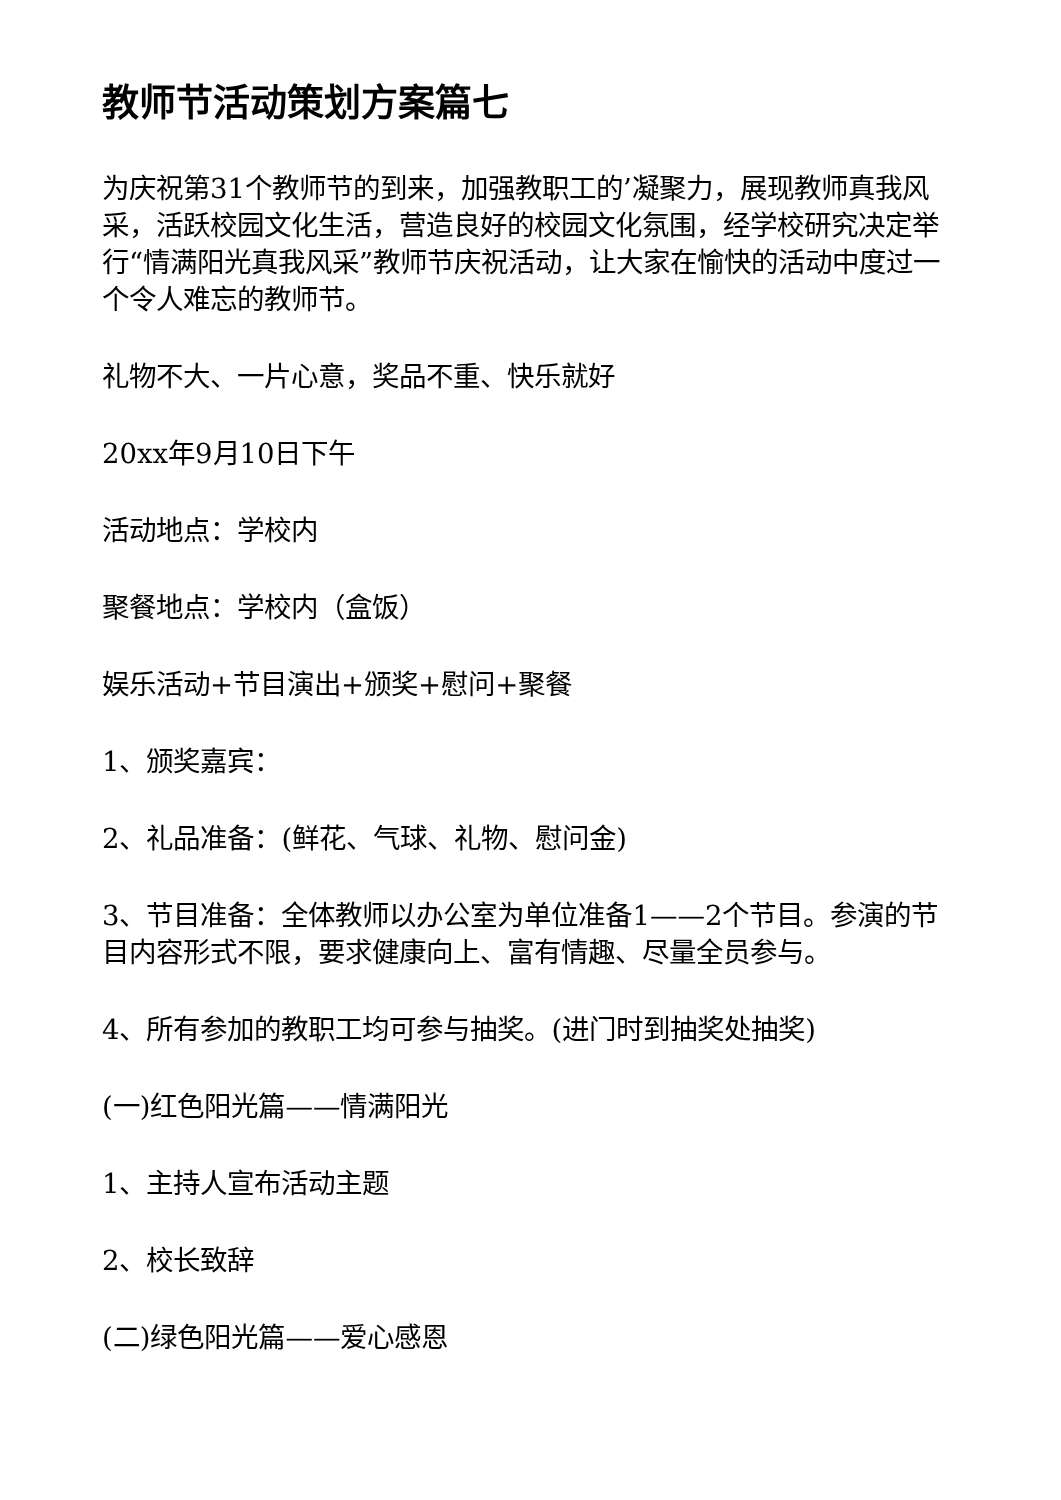教师节活动策划方案篇七
为庆祝第31个教师节的到来，加强教职工的’凝聚力，展现教师真我风采，活跃校园文化生活，营造良好的校园文化氛围，经学校研究决定举行“情满阳光真我风采”教师节庆祝活动，让大家在愉快的活动中度过一个令人难忘的教师节。
礼物不大、一片心意，奖品不重、快乐就好
20xx年9月10日下午
活动地点：学校内
聚餐地点：学校内（盒饭）
娱乐活动+节目演出+颁奖+慰问+聚餐
1、颁奖嘉宾：
2、礼品准备：(鲜花、气球、礼物、慰问金)
3、节目准备：全体教师以办公室为单位准备1——2个节目。参演的节目内容形式不限，要求健康向上、富有情趣、尽量全员参与。
4、所有参加的教职工均可参与抽奖。(进门时到抽奖处抽奖)
(一)红色阳光篇——情满阳光
1、主持人宣布活动主题
2、校长致辞
(二)绿色阳光篇——爱心感恩